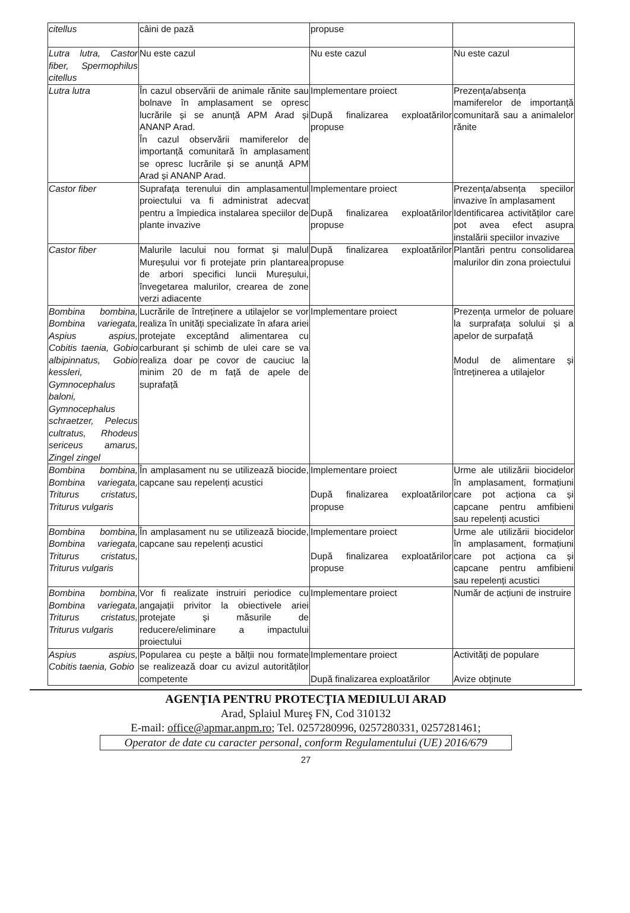| citellus | câini de pază | propuse | |
| Lutra lutra, Castor fiber, Spermophilus citellus | Nu este cazul | Nu este cazul | Nu este cazul |
| Lutra lutra | În cazul observării de animale rănite sau bolnave în amplasament se opresc lucrările și se anunță APM Arad și ANANP Arad. În cazul observării mamiferelor de importanță comunitară în amplasament se opresc lucrările și se anunță APM Arad și ANANP Arad. | Implementare proiect După finalizarea exploatărilor propuse | Prezența/absența mamiferelor de importanță comunitară sau a animalelor rănite |
| Castor fiber | Suprafața terenului din amplasamentul proiectului va fi administrat adecvat pentru a împiedica instalarea speciilor de plante invazive | Implementare proiect După finalizarea exploatărilor propuse | Prezența/absența speciilor invazive în amplasament Identificarea activităților care pot avea efect asupra instalării speciilor invazive |
| Castor fiber | Malurile lacului nou format și malul Mureșului vor fi protejate prin plantarea de arbori specifici luncii Mureșului, învegetarea malurilor, crearea de zone verzi adiacente | După finalizarea exploatărilor propuse | Plantări pentru consolidarea malurilor din zona proiectului |
| Bombina bombina, Bombina variegata, Aspius aspius, Cobitis taenia, Gobio albipinnatus, Gobio kessleri, Gymnocephalus baloni, Gymnocephalus schraetzer, Pelecus cultratus, Rhodeus sericeus amarus, Zingel zingel | Lucrările de întreținere a utilajelor se vor realiza în unități specializate în afara ariei protejate exceptând alimentarea cu carburant și schimb de ulei care se va realiza doar pe covor de cauciuc la minim 20 de m față de apele de suprafață | Implementare proiect | Prezența urmelor de poluare la surprafața solului și a apelor de surpafață Modul de alimentare și întreținerea a utilajelor |
| Bombina bombina, Bombina variegata, Triturus cristatus, Triturus vulgaris | În amplasament nu se utilizează biocide, capcane sau repelenți acustici | Implementare proiect După finalizarea exploatărilor propuse | Urme ale utilizării biocidelor în amplasament, formațiuni care pot acționa ca și capcane pentru amfibieni sau repelenți acustici |
| Bombina bombina, Bombina variegata, Triturus cristatus, Triturus vulgaris | În amplasament nu se utilizează biocide, capcane sau repelenți acustici | Implementare proiect După finalizarea exploatărilor propuse | Urme ale utilizării biocidelor în amplasament, formațiuni care pot acționa ca și capcane pentru amfibieni sau repelenți acustici |
| Bombina bombina, Bombina variegata, Triturus cristatus, Triturus vulgaris | Vor fi realizate instruiri periodice cu angajații privitor la obiectivele ariei protejate și măsurile de reducere/eliminare a impactului proiectului | Implementare proiect | Număr de acțiuni de instruire |
| Aspius aspius, Cobitis taenia, Gobio | Popularea cu pește a bălții nou formate se realizează doar cu avizul autorităților competente | Implementare proiect După finalizarea exploatărilor | Activități de populare Avize obținute |
AGENŢIA PENTRU PROTECŢIA MEDIULUI ARAD
Arad, Splaiul Mureş FN, Cod 310132
E-mail: office@apmar.anpm.ro; Tel. 0257280996, 0257280331, 0257281461;
Operator de date cu caracter personal, conform Regulamentului (UE) 2016/679
27